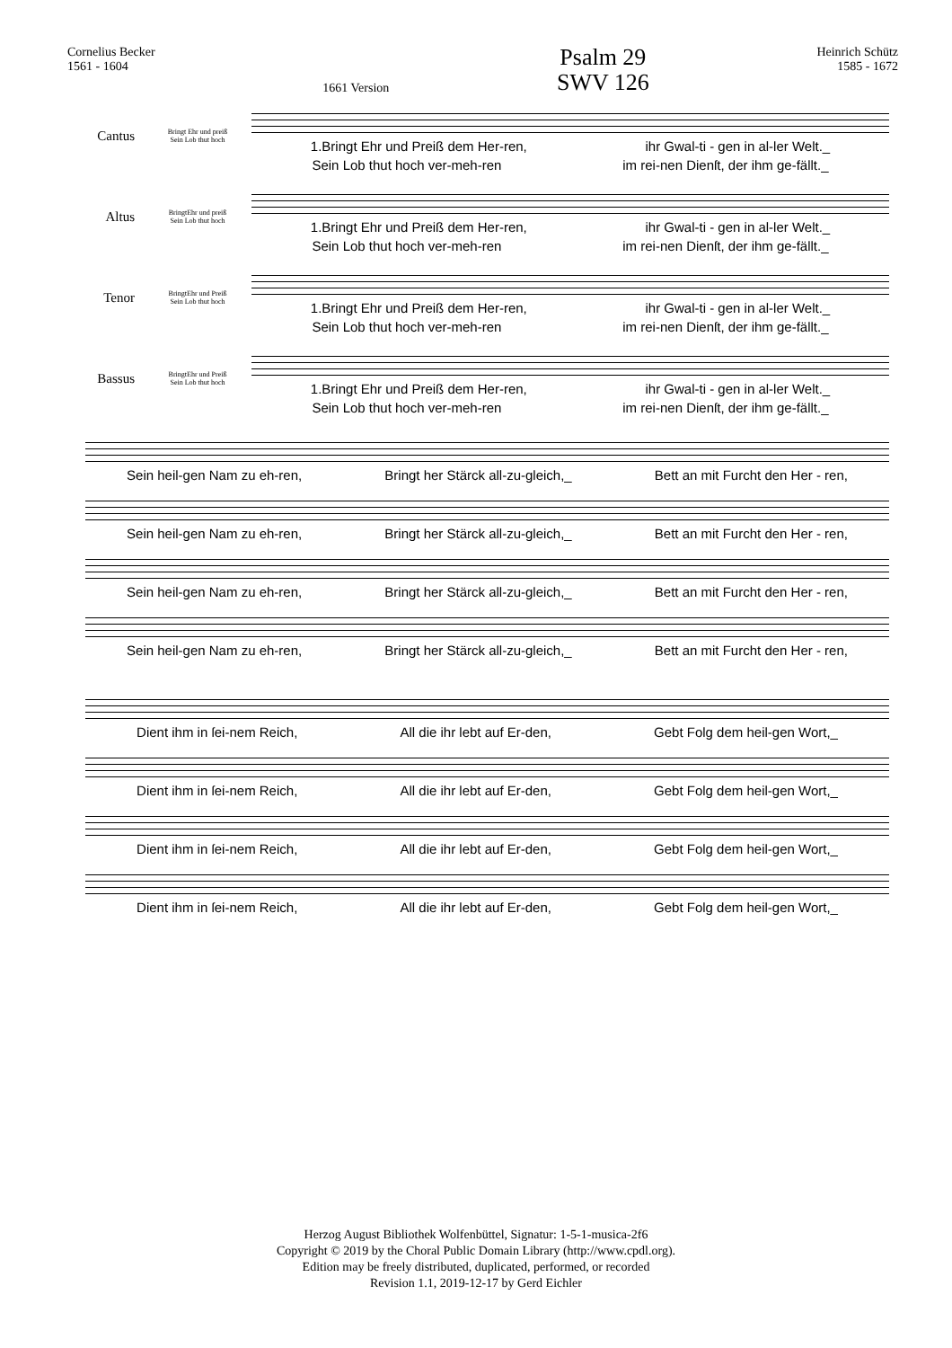Cornelius Becker
1561 - 1604
1661 Version
Psalm 29
SWV 126
Heinrich Schütz
1585 - 1672
Cantus
Bringt Ehr und preiß
Sein Lob thut hoch
1.Bringt Ehr und Preiß dem Her-ren, ihr Gwal-ti - gen in al-ler Welt._
Sein Lob thut hoch ver-meh-ren im rei-nen Dienſt, der ihm ge-fällt._
Altus
BringtEhr und preiß
Sein Lob thut hoch
1.Bringt Ehr und Preiß dem Her-ren, ihr Gwal-ti - gen in al-ler Welt._
Sein Lob thut hoch ver-meh-ren im rei-nen Dienſt, der ihm ge-fällt._
Tenor
BringtEhr und Preiß
Sein Lob thut hoch
1.Bringt Ehr und Preiß dem Her-ren, ihr Gwal-ti - gen in al-ler Welt._
Sein Lob thut hoch ver-meh-ren im rei-nen Dienſt, der ihm ge-fällt._
Bassus
BringtEhr und Preiß
Sein Lob thut hoch
1.Bringt Ehr und Preiß dem Her-ren, ihr Gwal-ti - gen in al-ler Welt._
Sein Lob thut hoch ver-meh-ren im rei-nen Dienſt, der ihm ge-fällt._
Sein heil-gen Nam zu eh-ren, Bringt her Stärck all-zu-gleich,_ Bett an mit Furcht den Her - ren,
Sein heil-gen Nam zu eh-ren, Bringt her Stärck all-zu-gleich,_ Bett an mit Furcht den Her - ren,
Sein heil-gen Nam zu eh-ren, Bringt her Stärck all-zu-gleich,_ Bett an mit Furcht den Her - ren,
Sein heil-gen Nam zu eh-ren, Bringt her Stärck all-zu-gleich,_ Bett an mit Furcht den Her - ren,
Dient ihm in ſei-nem Reich, All die ihr lebt auf Er-den, Gebt Folg dem heil-gen Wort,_
Dient ihm in ſei-nem Reich, All die ihr lebt auf Er-den, Gebt Folg dem heil-gen Wort,_
Dient ihm in ſei-nem Reich, All die ihr lebt auf Er-den, Gebt Folg dem heil-gen Wort,_
Dient ihm in ſei-nem Reich, All die ihr lebt auf Er-den, Gebt Folg dem heil-gen Wort,_
Herzog August Bibliothek Wolfenbüttel, Signatur: 1-5-1-musica-2f6
Copyright © 2019 by the Choral Public Domain Library (http://www.cpdl.org).
Edition may be freely distributed, duplicated, performed, or recorded
Revision 1.1, 2019-12-17 by Gerd Eichler